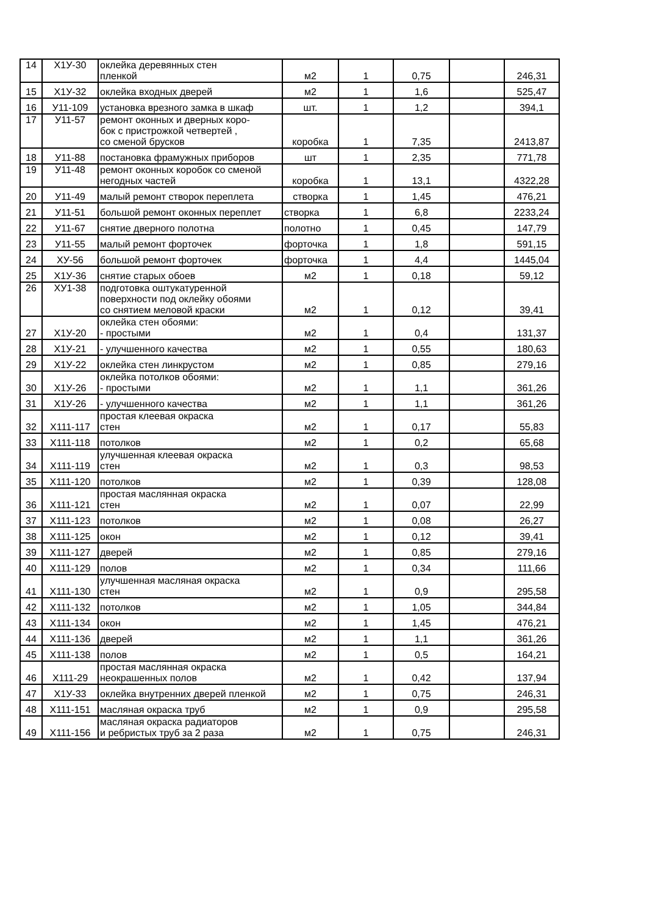| 14 | Х1У-30 | оклейка деревянных стен пленкой | м2 | 1 | 0,75 | | 246,31 |
| 15 | Х1У-32 | оклейка входных дверей | м2 | 1 | 1,6 | | 525,47 |
| 16 | У11-109 | установка врезного замка в шкаф | шт. | 1 | 1,2 | | 394,1 |
| 17 | У11-57 | ремонт оконных и дверных коро- бок с пристрожкой четвертей , со сменой брусков | коробка | 1 | 7,35 | | 2413,87 |
| 18 | У11-88 | постановка фрамужных приборов | шт | 1 | 2,35 | | 771,78 |
| 19 | У11-48 | ремонт оконных коробок со сменой негодных частей | коробка | 1 | 13,1 | | 4322,28 |
| 20 | У11-49 | малый ремонт створок переплета | створка | 1 | 1,45 | | 476,21 |
| 21 | У11-51 | большой ремонт оконных переплет | створка | 1 | 6,8 | | 2233,24 |
| 22 | У11-67 | снятие дверного полотна | полотно | 1 | 0,45 | | 147,79 |
| 23 | У11-55 | малый ремонт форточек | форточка | 1 | 1,8 | | 591,15 |
| 24 | ХУ-56 | большой ремонт форточек | форточка | 1 | 4,4 | | 1445,04 |
| 25 | Х1У-36 | снятие старых обоев | м2 | 1 | 0,18 | | 59,12 |
| 26 | ХУ1-38 | подготовка оштукатуренной поверхности под оклейку обоями со снятием меловой краски | м2 | 1 | 0,12 | | 39,41 |
| 27 | Х1У-20 | оклейка стен обоями: - простыми | м2 | 1 | 0,4 | | 131,37 |
| 28 | Х1У-21 | - улучшенного качества | м2 | 1 | 0,55 | | 180,63 |
| 29 | Х1У-22 | оклейка стен линкрустом | м2 | 1 | 0,85 | | 279,16 |
| 30 | Х1У-26 | оклейка потолков обоями: - простыми | м2 | 1 | 1,1 | | 361,26 |
| 31 | Х1У-26 | - улучшенного качества | м2 | 1 | 1,1 | | 361,26 |
| 32 | Х111-117 | простая клеевая окраска стен | м2 | 1 | 0,17 | | 55,83 |
| 33 | Х111-118 | потолков | м2 | 1 | 0,2 | | 65,68 |
| 34 | Х111-119 | улучшенная клеевая окраска стен | м2 | 1 | 0,3 | | 98,53 |
| 35 | Х111-120 | потолков | м2 | 1 | 0,39 | | 128,08 |
| 36 | Х111-121 | простая маслянная окраска стен | м2 | 1 | 0,07 | | 22,99 |
| 37 | Х111-123 | потолков | м2 | 1 | 0,08 | | 26,27 |
| 38 | Х111-125 | окон | м2 | 1 | 0,12 | | 39,41 |
| 39 | Х111-127 | дверей | м2 | 1 | 0,85 | | 279,16 |
| 40 | Х111-129 | полов | м2 | 1 | 0,34 | | 111,66 |
| 41 | Х111-130 | улучшенная масляная окраска стен | м2 | 1 | 0,9 | | 295,58 |
| 42 | Х111-132 | потолков | м2 | 1 | 1,05 | | 344,84 |
| 43 | Х111-134 | окон | м2 | 1 | 1,45 | | 476,21 |
| 44 | Х111-136 | дверей | м2 | 1 | 1,1 | | 361,26 |
| 45 | Х111-138 | полов | м2 | 1 | 0,5 | | 164,21 |
| 46 | Х111-29 | простая маслянная окраска неокрашенных полов | м2 | 1 | 0,42 | | 137,94 |
| 47 | Х1У-33 | оклейка внутренних дверей пленкой | м2 | 1 | 0,75 | | 246,31 |
| 48 | Х111-151 | масляная окраска труб | м2 | 1 | 0,9 | | 295,58 |
| 49 | Х111-156 | масляная окраска радиаторов и ребристых труб за 2 раза | м2 | 1 | 0,75 | | 246,31 |